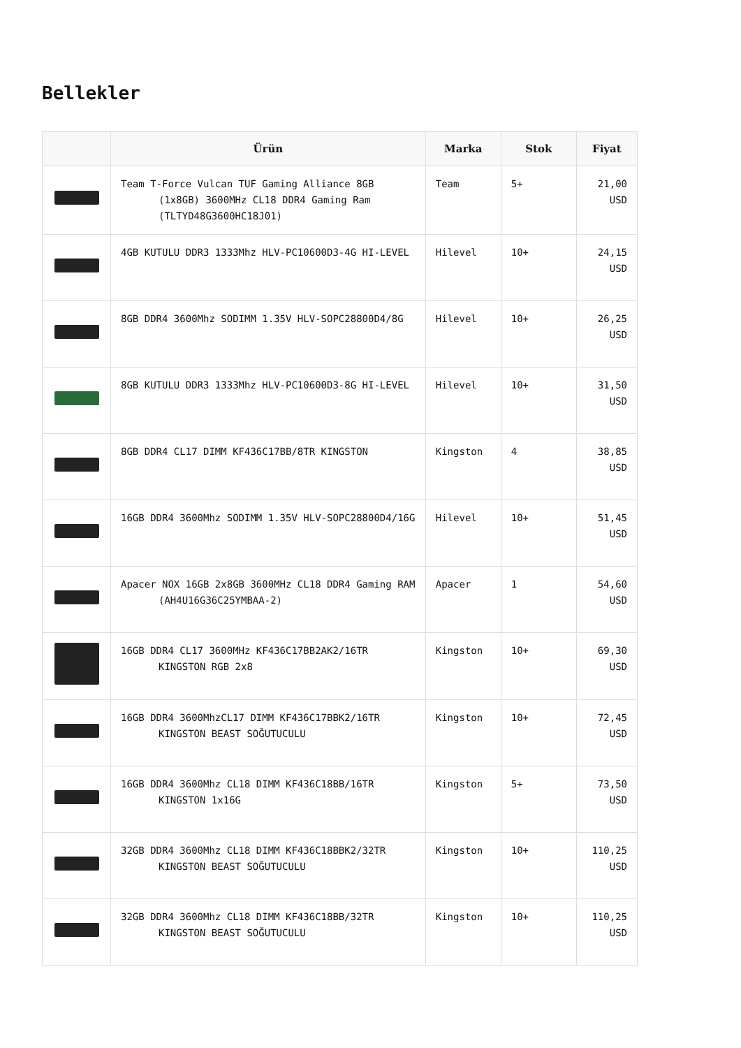Bellekler
| | Ürün | Marka | Stok | Fiyat |
| --- | --- | --- | --- | --- |
| | Team T-Force Vulcan TUF Gaming Alliance 8GB (1x8GB) 3600MHz CL18 DDR4 Gaming Ram (TLTYD48G3600HC18J01) | Team | 5+ | 21,00 USD |
| | 4GB KUTULU DDR3 1333Mhz HLV-PC10600D3-4G HI-LEVEL | Hilevel | 10+ | 24,15 USD |
| | 8GB DDR4 3600Mhz SODIMM 1.35V HLV-SOPC28800D4/8G | Hilevel | 10+ | 26,25 USD |
| | 8GB KUTULU DDR3 1333Mhz HLV-PC10600D3-8G HI-LEVEL | Hilevel | 10+ | 31,50 USD |
| | 8GB DDR4 CL17 DIMM KF436C17BB/8TR KINGSTON | Kingston | 4 | 38,85 USD |
| | 16GB DDR4 3600Mhz SODIMM 1.35V HLV-SOPC28800D4/16G | Hilevel | 10+ | 51,45 USD |
| | Apacer NOX 16GB 2x8GB 3600MHz CL18 DDR4 Gaming RAM (AH4U16G36C25YMBAA-2) | Apacer | 1 | 54,60 USD |
| | 16GB DDR4 CL17 3600MHz KF436C17BB2AK2/16TR KINGSTON RGB 2x8 | Kingston | 10+ | 69,30 USD |
| | 16GB DDR4 3600MhzCL17 DIMM KF436C17BBK2/16TR KINGSTON BEAST SOĞUTUCULU | Kingston | 10+ | 72,45 USD |
| | 16GB DDR4 3600Mhz CL18 DIMM KF436C18BB/16TR KINGSTON 1x16G | Kingston | 5+ | 73,50 USD |
| | 32GB DDR4 3600Mhz CL18 DIMM KF436C18BBK2/32TR KINGSTON BEAST SOĞUTUCULU | Kingston | 10+ | 110,25 USD |
| | 32GB DDR4 3600Mhz CL18 DIMM KF436C18BB/32TR KINGSTON BEAST SOĞUTUCULU | Kingston | 10+ | 110,25 USD |